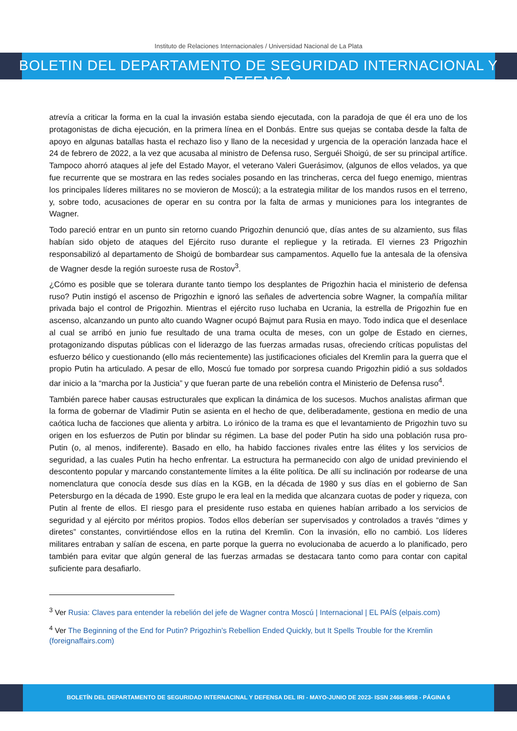Instituto de Relaciones Internacionales / Universidad Nacional de La Plata
BOLETIN DEL DEPARTAMENTO DE SEGURIDAD INTERNACIONAL Y DEFENSA
atrevía a criticar la forma en la cual la invasión estaba siendo ejecutada, con la paradoja de que él era uno de los protagonistas de dicha ejecución, en la primera línea en el Donbás. Entre sus quejas se contaba desde la falta de apoyo en algunas batallas hasta el rechazo liso y llano de la necesidad y urgencia de la operación lanzada hace el 24 de febrero de 2022, a la vez que acusaba al ministro de Defensa ruso, Serguéi Shoigú, de ser su principal artífice. Tampoco ahorró ataques al jefe del Estado Mayor, el veterano Valeri Guerásimov, (algunos de ellos velados, ya que fue recurrente que se mostrara en las redes sociales posando en las trincheras, cerca del fuego enemigo, mientras los principales líderes militares no se movieron de Moscú); a la estrategia militar de los mandos rusos en el terreno, y, sobre todo, acusaciones de operar en su contra por la falta de armas y municiones para los integrantes de Wagner.
Todo pareció entrar en un punto sin retorno cuando Prigozhin denunció que, días antes de su alzamiento, sus filas habían sido objeto de ataques del Ejército ruso durante el repliegue y la retirada. El viernes 23 Prigozhin responsabilizó al departamento de Shoigú de bombardear sus campamentos. Aquello fue la antesala de la ofensiva de Wagner desde la región suroeste rusa de Rostov<sup>3</sup>.
¿Cómo es posible que se tolerara durante tanto tiempo los desplantes de Prigozhin hacia el ministerio de defensa ruso? Putin instigó el ascenso de Prigozhin e ignoró las señales de advertencia sobre Wagner, la compañía militar privada bajo el control de Prigozhin. Mientras el ejército ruso luchaba en Ucrania, la estrella de Prigozhin fue en ascenso, alcanzando un punto alto cuando Wagner ocupó Bajmut para Rusia en mayo. Todo indica que el desenlace al cual se arribó en junio fue resultado de una trama oculta de meses, con un golpe de Estado en ciernes, protagonizando disputas públicas con el liderazgo de las fuerzas armadas rusas, ofreciendo críticas populistas del esfuerzo bélico y cuestionando (ello más recientemente) las justificaciones oficiales del Kremlin para la guerra que el propio Putin ha articulado. A pesar de ello, Moscú fue tomado por sorpresa cuando Prigozhin pidió a sus soldados dar inicio a la “marcha por la Justicia” y que fueran parte de una rebelión contra el Ministerio de Defensa ruso<sup>4</sup>.
También parece haber causas estructurales que explican la dinámica de los sucesos. Muchos analistas afirman que la forma de gobernar de Vladimir Putin se asienta en el hecho de que, deliberadamente, gestiona en medio de una caótica lucha de facciones que alienta y arbitra. Lo irónico de la trama es que el levantamiento de Prigozhin tuvo su origen en los esfuerzos de Putin por blindar su régimen. La base del poder Putin ha sido una población rusa pro-Putin (o, al menos, indiferente). Basado en ello, ha habido facciones rivales entre las élites y los servicios de seguridad, a las cuales Putin ha hecho enfrentar. La estructura ha permanecido con algo de unidad previniendo el descontento popular y marcando constantemente límites a la élite política. De allí su inclinación por rodearse de una nomenclatura que conocía desde sus días en la KGB, en la década de 1980 y sus días en el gobierno de San Petersburgo en la década de 1990. Este grupo le era leal en la medida que alcanzara cuotas de poder y riqueza, con Putin al frente de ellos. El riesgo para el presidente ruso estaba en quienes habían arribado a los servicios de seguridad y al ejército por méritos propios. Todos ellos deberían ser supervisados y controlados a través “dimes y diretes” constantes, convirtiéndose ellos en la rutina del Kremlin. Con la invasión, ello no cambió. Los líderes militares entraban y salían de escena, en parte porque la guerra no evolucionaba de acuerdo a lo planificado, pero también para evitar que algún general de las fuerzas armadas se destacara tanto como para contar con capital suficiente para desafiarlo.
<sup>3</sup> Ver Rusia: Claves para entender la rebelión del jefe de Wagner contra Moscú | Internacional | EL PAÍS (elpais.com)
<sup>4</sup> Ver The Beginning of the End for Putin? Prigozhin’s Rebellion Ended Quickly, but It Spells Trouble for the Kremlin (foreignaffairs.com)
BOLETÍN DEL DEPARTAMENTO DE SEGURIDAD INTERNACINAL Y DEFENSA DEL IRI - MAYO-JUNIO DE 2023- ISSN 2468-9858 - PÁGINA 6